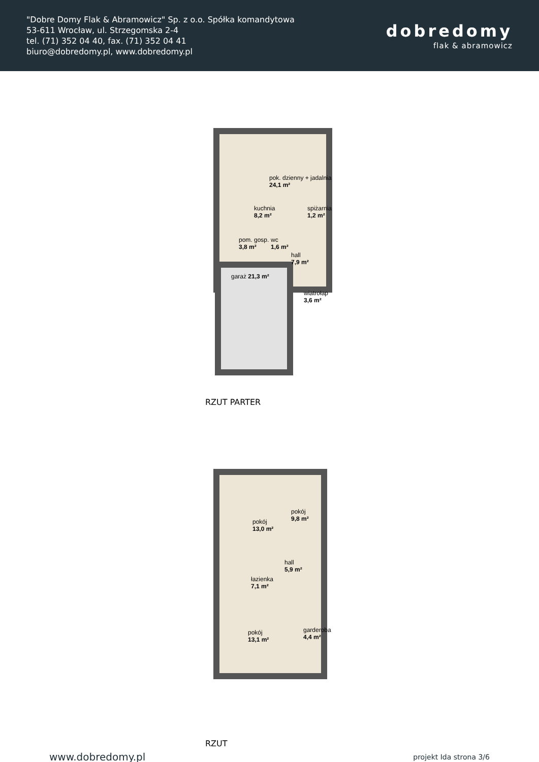"Dobre Domy Flak & Abramowicz" Sp. z o.o. Spółka komandytowa
53-611 Wrocław, ul. Strzegomska 2-4
tel. (71) 352 04 40, fax. (71) 352 04 41
biuro@dobredomy.pl, www.dobredomy.pl
dobredomy
flak & abramowicz
pok. dzienny + jadalnia
24,1 m²
kuchnia
8,2 m²
spiżarnia
1,2 m²
pom. gosp.
3,8 m²
wc
1,6 m²
hall
7,9 m²
garaż 21,3 m²
wiatrołap
3,6 m²
RZUT PARTER
pokój
13,0 m²
pokój
9,8 m²
hall
5,9 m²
łazienka
7,1 m²
pokój
13,1 m²
garderoba
4,4 m²
RZUT
www.dobredomy.pl projekt Ida strona 3/6